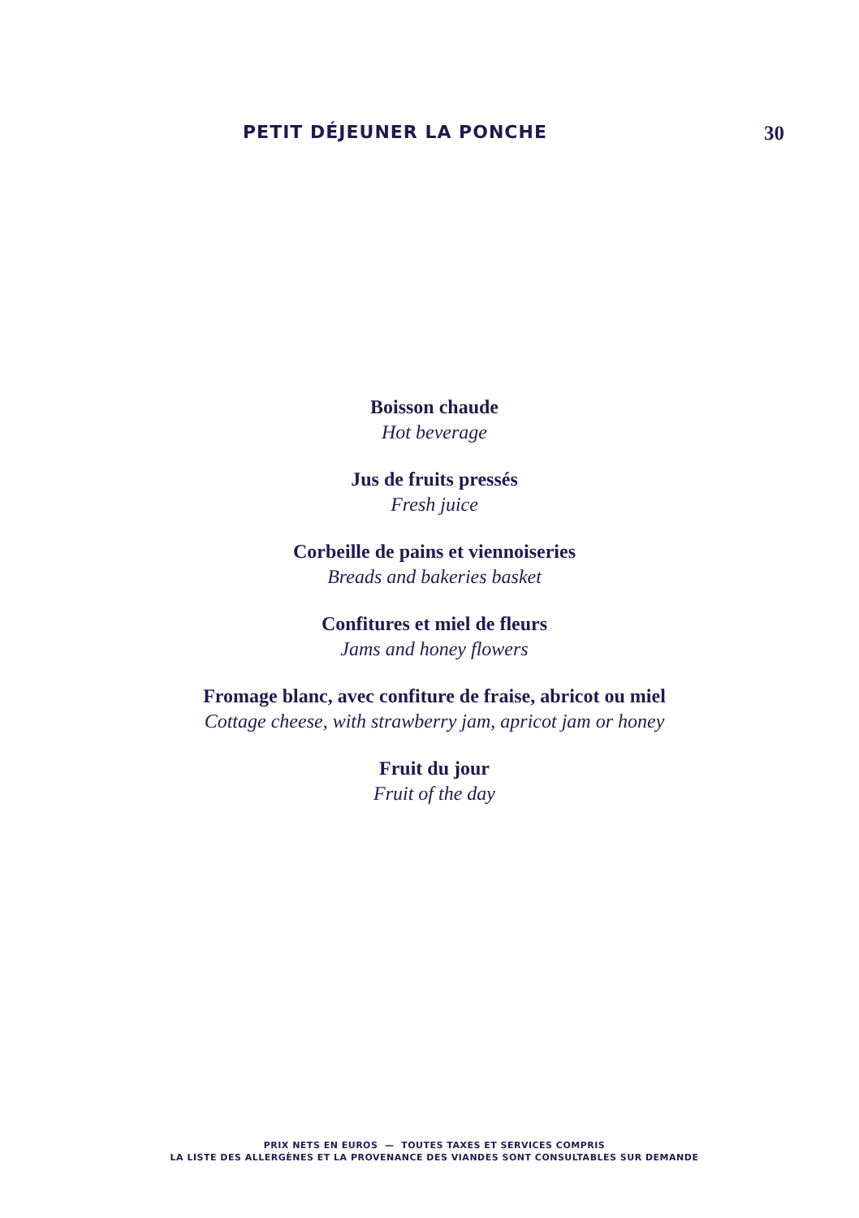PETIT DÉJEUNER LA PONCHE 30
Boisson chaude
Hot beverage
Jus de fruits pressés
Fresh juice
Corbeille de pains et viennoiseries
Breads and bakeries basket
Confitures et miel de fleurs
Jams and honey flowers
Fromage blanc, avec confiture de fraise, abricot ou miel
Cottage cheese, with strawberry jam, apricot jam or honey
Fruit du jour
Fruit of the day
PRIX NETS EN EUROS — TOUTES TAXES ET SERVICES COMPRIS
LA LISTE DES ALLERGÈNES ET LA PROVENANCE DES VIANDES SONT CONSULTABLES SUR DEMANDE